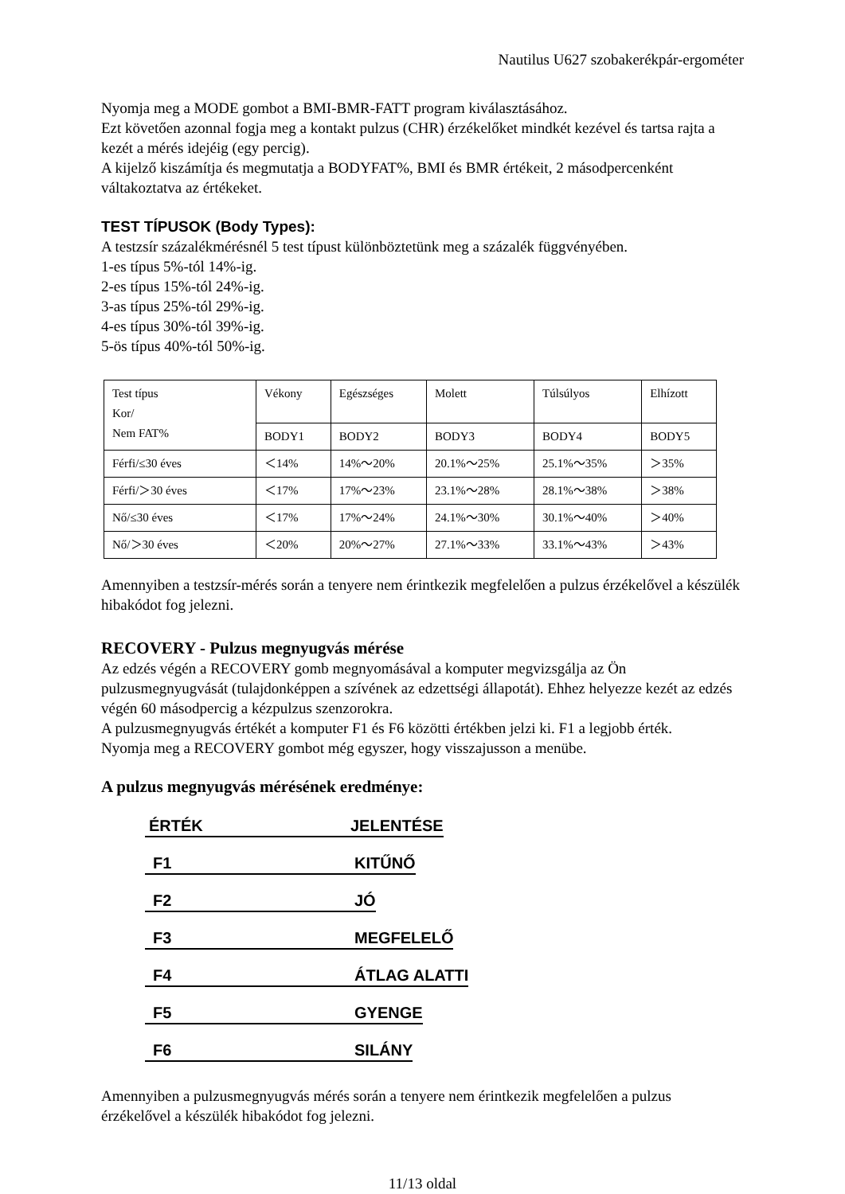Nautilus U627 szobakerékpár-ergométer
Nyomja meg a MODE gombot a BMI-BMR-FATT program kiválasztásához.
Ezt követően azonnal fogja meg a kontakt pulzus (CHR) érzékelőket mindkét kezével és tartsa rajta a kezét a mérés idejéig (egy percig).
A kijelző kiszámítja és megmutatja a BODYFAT%, BMI és BMR értékeit, 2 másodpercenként váltakoztatva az értékeket.
TEST TÍPUSOK (Body Types):
A testzsír százalékmérésnél 5 test típust különböztetünk meg a százalék függvényében.
1-es típus 5%-tól 14%-ig.
2-es típus 15%-tól 24%-ig.
3-as típus 25%-tól 29%-ig.
4-es típus 30%-tól 39%-ig.
5-ös típus 40%-tól 50%-ig.
| Test típus Kor/ Nem FAT% | Vékony | Egészséges | Molett | Túlsúlyos | Elhízott |
| | BODY1 | BODY2 | BODY3 | BODY4 | BODY5 |
| Férfi/≤30 éves | ＜14% | 14%～20% | 20.1%～25% | 25.1%～35% | ＞35% |
| Férfi/＞30 éves | ＜17% | 17%～23% | 23.1%～28% | 28.1%～38% | ＞38% |
| Nő/≤30 éves | ＜17% | 17%～24% | 24.1%～30% | 30.1%～40% | ＞40% |
| Nő/＞30 éves | ＜20% | 20%～27% | 27.1%～33% | 33.1%～43% | ＞43% |
Amennyiben a testzsír-mérés során a tenyere nem érintkezik megfelelően a pulzus érzékelővel a készülék hibakódot fog jelezni.
RECOVERY - Pulzus megnyugvás mérése
Az edzés végén a RECOVERY gomb megnyomásával a komputer megvizsgálja az Ön pulzusmegnyugvását (tulajdonképpen a szívének az edzettségi állapotát). Ehhez helyezze kezét az edzés végén 60 másodpercig a kézpulzus szenzorokra.
A pulzusmegnyugvás értékét a komputer F1 és F6 közötti értékben jelzi ki. F1 a legjobb érték.
Nyomja meg a RECOVERY gombot még egyszer, hogy visszajusson a menübe.
A pulzus megnyugvás mérésének eredménye:
ÉRTÉK JELENTÉSE
F1 KITŰNŐ
F2 JÓ
F3 MEGFELELŐ
F4 ÁTLAG ALATTI
F5 GYENGE
F6 SILÁNY
Amennyiben a pulzusmegnyugvás mérés során a tenyere nem érintkezik megfelelően a pulzus érzékelővel a készülék hibakódot fog jelezni.
11/13 oldal